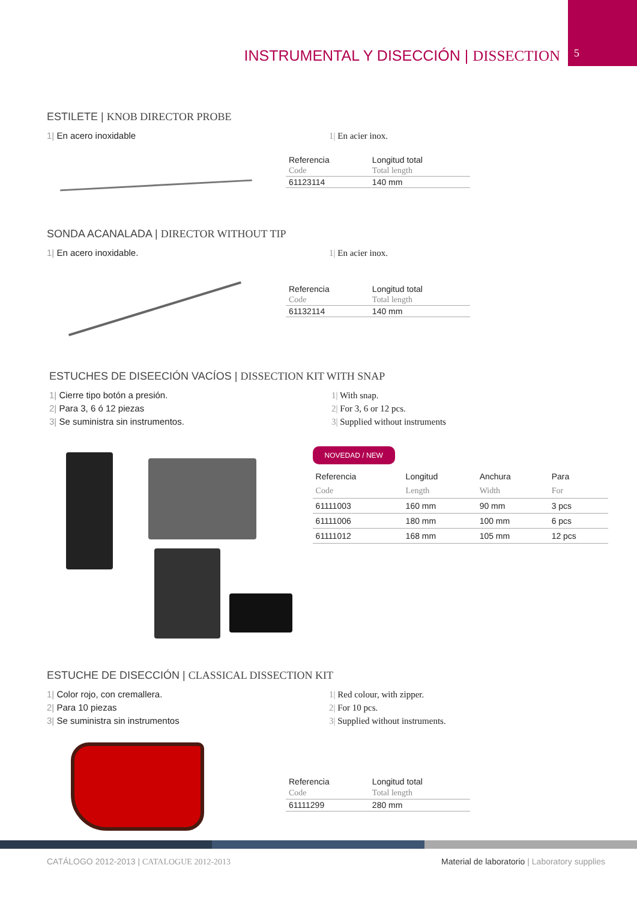INSTRUMENTAL Y DISECCIÓN | DISSECTION
5
ESTILETE | KNOB DIRECTOR PROBE
1| En acero inoxidable 1| En acier inox.
| Referencia | Longitud total |
| Code | Total length |
| 61123114 | 140 mm |
SONDA ACANALADA | DIRECTOR WITHOUT TIP
1| En acero inoxidable. 1| En acier inox.
| Referencia | Longitud total |
| Code | Total length |
| 61132114 | 140 mm |
ESTUCHES DE DISEECIÓN VACÍOS | DISSECTION KIT WITH SNAP
1| Cierre tipo botón a presión.
2| Para 3, 6 ó 12 piezas
3| Se suministra sin instrumentos.
1| With snap.
2| For 3, 6 or 12 pcs.
3| Supplied without instruments
NOVEDAD / NEW
| Referencia | Longitud | Anchura | Para |
| Code | Length | Width | For |
| 61111003 | 160 mm | 90 mm | 3 pcs |
| 61111006 | 180 mm | 100 mm | 6 pcs |
| 61111012 | 168 mm | 105 mm | 12 pcs |
ESTUCHE DE DISECCIÓN | CLASSICAL DISSECTION KIT
1| Color rojo, con cremallera.
2| Para 10 piezas
3| Se suministra sin instrumentos
1| Red colour, with zipper.
2| For 10 pcs.
3| Supplied without instruments.
| Referencia | Longitud total |
| Code | Total length |
| 61111299 | 280 mm |
CATÁLOGO 2012-2013 | CATALOGUE 2012-2013 Material de laboratorio | Laboratory supplies